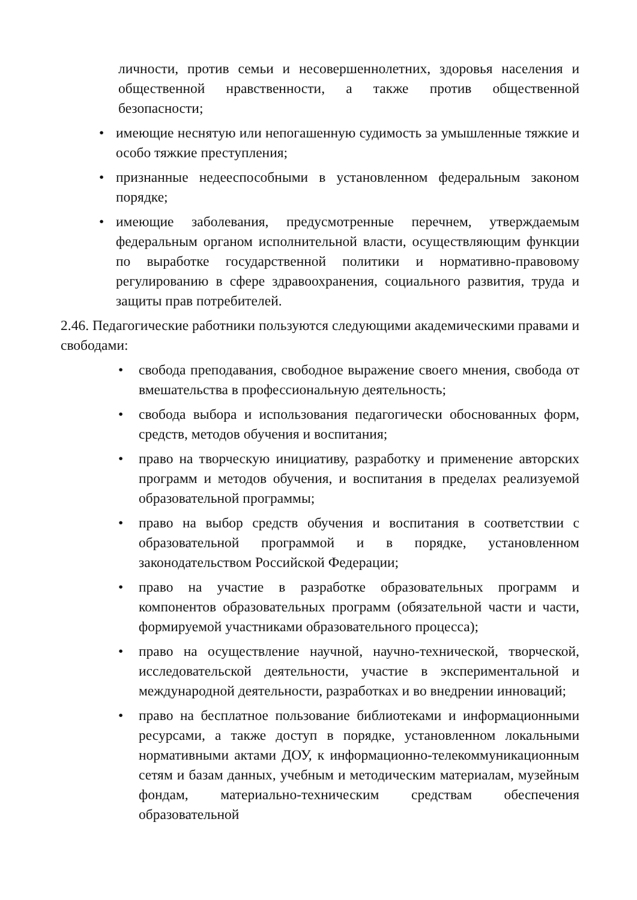личности, против семьи и несовершеннолетних, здоровья населения и общественной нравственности, а также против общественной безопасности;
• имеющие неснятую или непогашенную судимость за умышленные тяжкие и особо тяжкие преступления;
• признанные недееспособными в установленном федеральным законом порядке;
• имеющие заболевания, предусмотренные перечнем, утверждаемым федеральным органом исполнительной власти, осуществляющим функции по выработке государственной политики и нормативно-правовому регулированию в сфере здравоохранения, социального развития, труда и защиты прав потребителей.
2.46. Педагогические работники пользуются следующими академическими правами и свободами:
• свобода преподавания, свободное выражение своего мнения, свобода от вмешательства в профессиональную деятельность;
• свобода выбора и использования педагогически обоснованных форм, средств, методов обучения и воспитания;
• право на творческую инициативу, разработку и применение авторских программ и методов обучения, и воспитания в пределах реализуемой образовательной программы;
• право на выбор средств обучения и воспитания в соответствии с образовательной программой и в порядке, установленном законодательством Российской Федерации;
• право на участие в разработке образовательных программ и компонентов образовательных программ (обязательной части и части, формируемой участниками образовательного процесса);
• право на осуществление научной, научно-технической, творческой, исследовательской деятельности, участие в экспериментальной и международной деятельности, разработках и во внедрении инноваций;
• право на бесплатное пользование библиотеками и информационными ресурсами, а также доступ в порядке, установленном локальными нормативными актами ДОУ, к информационно-телекоммуникационным сетям и базам данных, учебным и методическим материалам, музейным фондам, материально-техническим средствам обеспечения образовательной